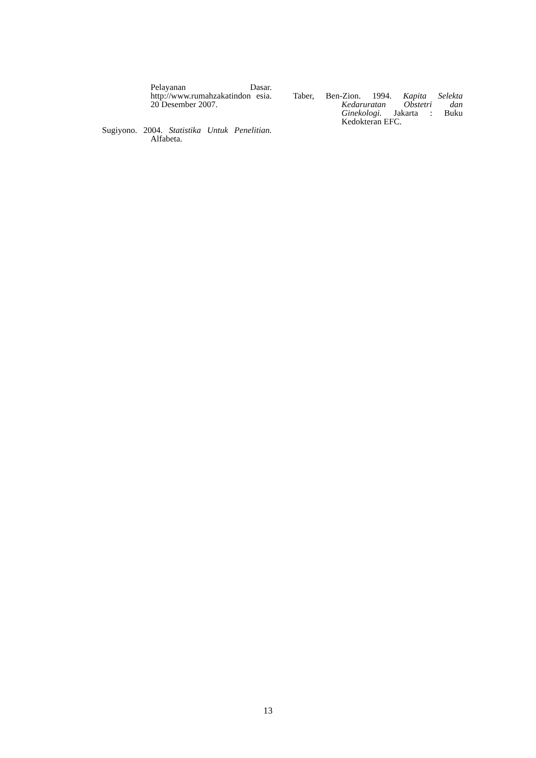Pelayanan Dasar. http://www.rumahzakatindon esia. 20 Desember 2007.
Sugiyono. 2004. Statistika Untuk Penelitian. Alfabeta.
Taber, Ben-Zion. 1994. Kapita Selekta Kedaruratan Obstetri dan Ginekologi. Jakarta : Buku Kedokteran EFC.
13